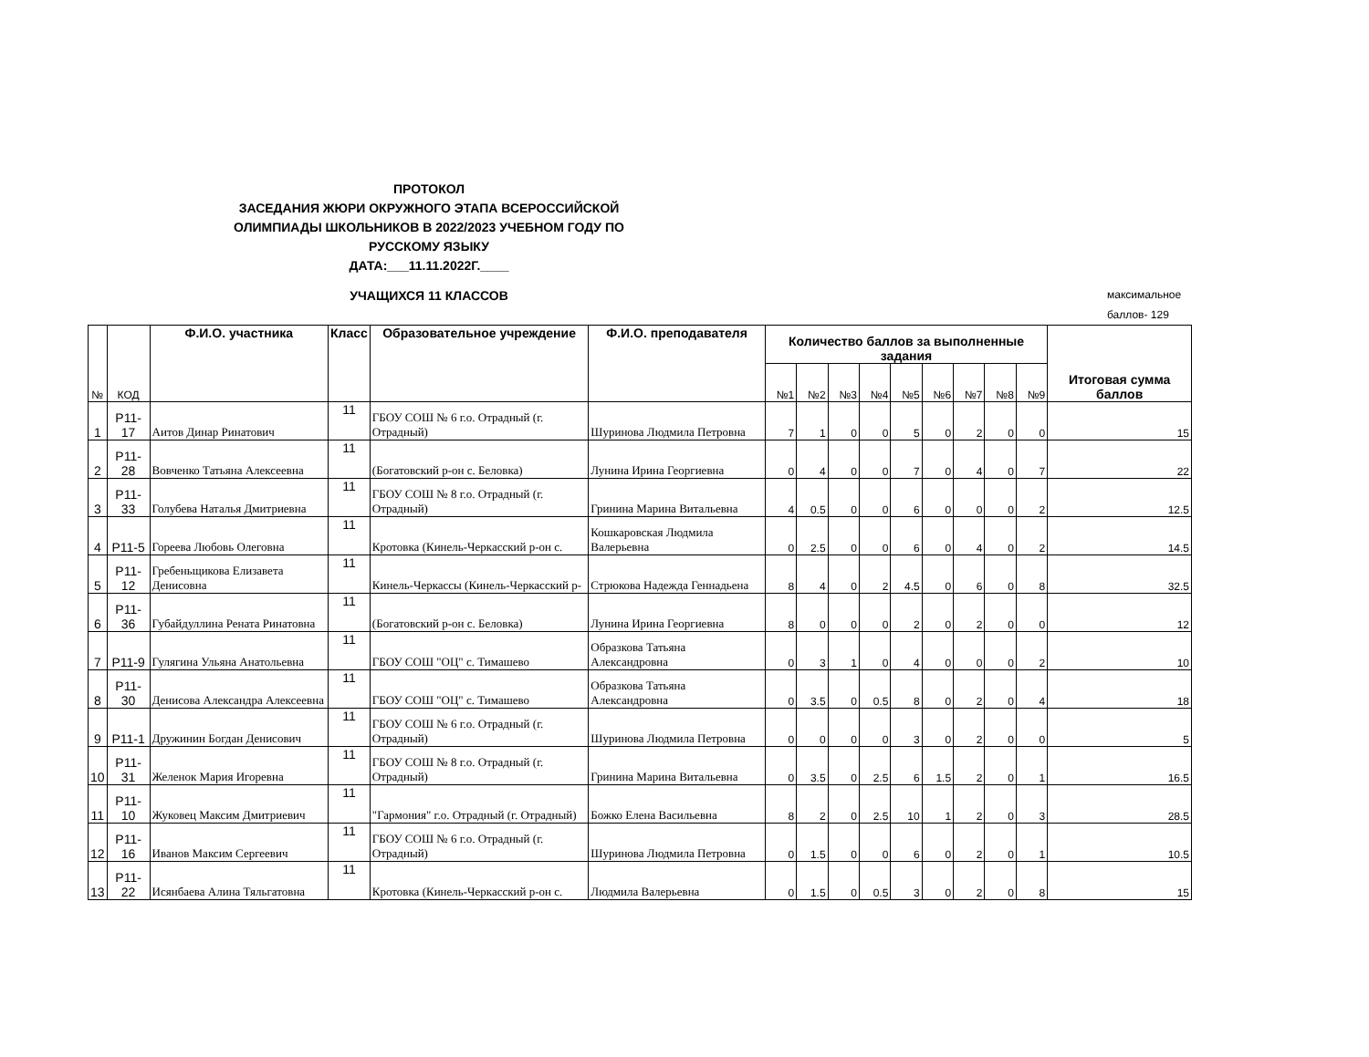ПРОТОКОЛ
ЗАСЕДАНИЯ ЖЮРИ ОКРУЖНОГО ЭТАПА ВСЕРОССИЙСКОЙ ОЛИМПИАДЫ ШКОЛЬНИКОВ В 2022/2023 УЧЕБНОМ ГОДУ ПО РУССКОМУ ЯЗЫКУ
ДАТА:___11.11.2022Г.____
УЧАЩИХСЯ 11 КЛАССОВ
максимальное
баллов- 129
| № | КОД | Ф.И.О. участника | Класс | Образовательное учреждение | Ф.И.О. преподавателя | Количество баллов за выполненные задания | | | | | | | | | Итоговая сумма баллов |
| --- | --- | --- | --- | --- | --- | --- | --- | --- | --- | --- | --- | --- | --- | --- | --- |
| | | | | | | №1 | №2 | №3 | №4 | №5 | №6 | №7 | №8 | №9 | |
| 1 | Р11-17 | Аитов Динар Ринатович | 11 | ГБОУ СОШ № 6 г.о. Отрадный (г. Отрадный) | Шуринова Людмила Петровна | 7 | 1 | 0 | 0 | 5 | 0 | 2 | 0 | 0 | 15 |
| 2 | Р11-28 | Вовченко Татьяна Алексеевна | 11 | (Богатовский р-он с. Беловка) | Лунина Ирина Георгиевна | 0 | 4 | 0 | 0 | 7 | 0 | 4 | 0 | 7 | 22 |
| 3 | Р11-33 | Голубева Наталья Дмитриевна | 11 | ГБОУ СОШ № 8 г.о. Отрадный (г. Отрадный) | Гринина Марина Витальевна | 4 | 0.5 | 0 | 0 | 6 | 0 | 0 | 0 | 2 | 12.5 |
| 4 | Р11-5 | Гореева Любовь Олеговна | 11 | Кротовка (Кинель-Черкасский р-он с. | Кошкаровская Людмила Валерьевна | 0 | 2.5 | 0 | 0 | 6 | 0 | 4 | 0 | 2 | 14.5 |
| 5 | Р11-12 | Гребеньщикова Елизавета Денисовна | 11 | Кинель-Черкассы (Кинель-Черкасский р- | Стрюкова Надежда Геннадьена | 8 | 4 | 0 | 2 | 4.5 | 0 | 6 | 0 | 8 | 32.5 |
| 6 | Р11-36 | Губайдуллина Рената Ринатовна | 11 | (Богатовский р-он с. Беловка) | Лунина Ирина Георгиевна | 8 | 0 | 0 | 0 | 2 | 0 | 2 | 0 | 0 | 12 |
| 7 | Р11-9 | Гулягина Ульяна Анатольевна | 11 | ГБОУ СОШ "ОЦ" с. Тимашево | Образкова Татьяна Александровна | 0 | 3 | 1 | 0 | 4 | 0 | 0 | 0 | 2 | 10 |
| 8 | Р11-30 | Денисова Александра Алексеевна | 11 | ГБОУ СОШ "ОЦ" с. Тимашево | Образкова Татьяна Александровна | 0 | 3.5 | 0 | 0.5 | 8 | 0 | 2 | 0 | 4 | 18 |
| 9 | Р11-1 | Дружинин Богдан Денисович | 11 | ГБОУ СОШ № 6 г.о. Отрадный (г. Отрадный) | Шуринова Людмила Петровна | 0 | 0 | 0 | 0 | 3 | 0 | 2 | 0 | 0 | 5 |
| 10 | Р11-31 | Желенок Мария Игоревна | 11 | ГБОУ СОШ № 8 г.о. Отрадный (г. Отрадный) | Гринина Марина Витальевна | 0 | 3.5 | 0 | 2.5 | 6 | 1.5 | 2 | 0 | 1 | 16.5 |
| 11 | Р11-10 | Жуковец Максим Дмитриевич | 11 | "Гармония" г.о. Отрадный (г. Отрадный) | Божко Елена Васильевна | 8 | 2 | 0 | 2.5 | 10 | 1 | 2 | 0 | 3 | 28.5 |
| 12 | Р11-16 | Иванов Максим Сергеевич | 11 | ГБОУ СОШ № 6 г.о. Отрадный (г. Отрадный) | Шуринова Людмила Петровна | 0 | 1.5 | 0 | 0 | 6 | 0 | 2 | 0 | 1 | 10.5 |
| 13 | Р11-22 | Исянбаева Алина Тяльгатовна | 11 | Кротовка (Кинель-Черкасский р-он с. | Людмила Валерьевна | 0 | 1.5 | 0 | 0.5 | 3 | 0 | 2 | 0 | 8 | 15 |